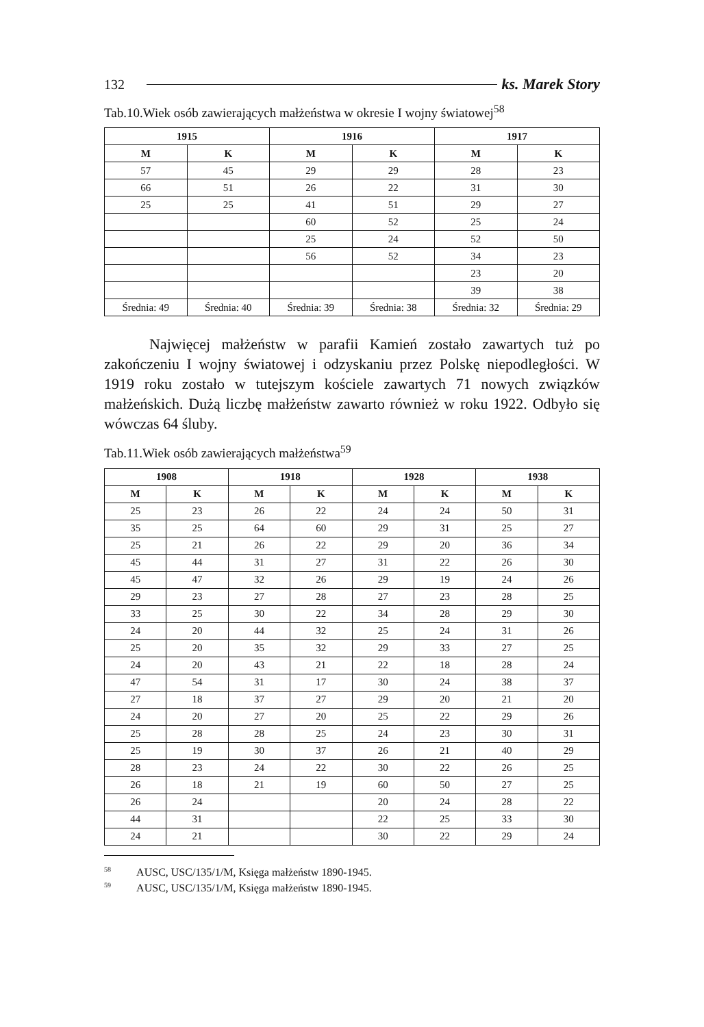132 ks. Marek Story
Tab.10.Wiek osób zawierających małżeństwa w okresie I wojny światowej<sup>58</sup>
| 1915 | | 1916 | | 1917 | |
| --- | --- | --- | --- | --- | --- |
| M | K | M | K | M | K |
| 57 | 45 | 29 | 29 | 28 | 23 |
| 66 | 51 | 26 | 22 | 31 | 30 |
| 25 | 25 | 41 | 51 | 29 | 27 |
| | | 60 | 52 | 25 | 24 |
| | | 25 | 24 | 52 | 50 |
| | | 56 | 52 | 34 | 23 |
| | | | | 23 | 20 |
| | | | | 39 | 38 |
| Średnia: 49 | Średnia: 40 | Średnia: 39 | Średnia: 38 | Średnia: 32 | Średnia: 29 |
   Najwięcej małżeństw w parafii Kamień zostało zawartych tuż po zakończeniu I wojny światowej i odzyskaniu przez Polskę niepodległości. W 1919 roku zostało w tutejszym kościele zawartych 71 nowych związków małżeńskich. Dużą liczbę małżeństw zawarto również w roku 1922. Odbyło się wówczas 64 śluby.
Tab.11.Wiek osób zawierających małżeństwa<sup>59</sup>
| 1908 | | 1918 | | 1928 | | 1938 | |
| --- | --- | --- | --- | --- | --- | --- | --- |
| M | K | M | K | M | K | M | K |
| 25 | 23 | 26 | 22 | 24 | 24 | 50 | 31 |
| 35 | 25 | 64 | 60 | 29 | 31 | 25 | 27 |
| 25 | 21 | 26 | 22 | 29 | 20 | 36 | 34 |
| 45 | 44 | 31 | 27 | 31 | 22 | 26 | 30 |
| 45 | 47 | 32 | 26 | 29 | 19 | 24 | 26 |
| 29 | 23 | 27 | 28 | 27 | 23 | 28 | 25 |
| 33 | 25 | 30 | 22 | 34 | 28 | 29 | 30 |
| 24 | 20 | 44 | 32 | 25 | 24 | 31 | 26 |
| 25 | 20 | 35 | 32 | 29 | 33 | 27 | 25 |
| 24 | 20 | 43 | 21 | 22 | 18 | 28 | 24 |
| 47 | 54 | 31 | 17 | 30 | 24 | 38 | 37 |
| 27 | 18 | 37 | 27 | 29 | 20 | 21 | 20 |
| 24 | 20 | 27 | 20 | 25 | 22 | 29 | 26 |
| 25 | 28 | 28 | 25 | 24 | 23 | 30 | 31 |
| 25 | 19 | 30 | 37 | 26 | 21 | 40 | 29 |
| 28 | 23 | 24 | 22 | 30 | 22 | 26 | 25 |
| 26 | 18 | 21 | 19 | 60 | 50 | 27 | 25 |
| 26 | 24 | | | 20 | 24 | 28 | 22 |
| 44 | 31 | | | 22 | 25 | 33 | 30 |
| 24 | 21 | | | 30 | 22 | 29 | 24 |
<sup>58</sup> AUSC, USC/135/1/M, Księga małżeństw 1890-1945.
<sup>59</sup> AUSC, USC/135/1/M, Księga małżeństw 1890-1945.